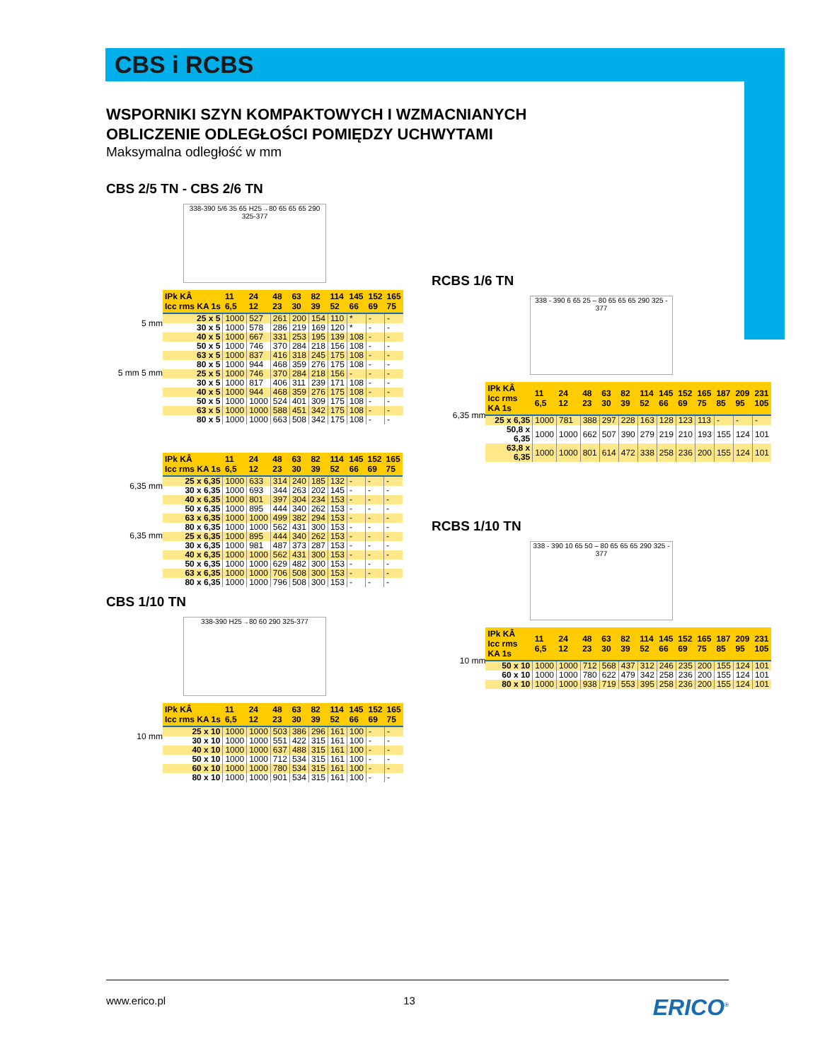CBS i RCBS
WSPORNIKI SZYN KOMPAKTOWYCH I WZMACNIANYCH
OBLICZENIE ODLEGŁOŚCI POMIĘDZY UCHWYTAMI
Maksymalna odległość w mm
CBS 2/5 TN - CBS 2/6 TN
338-390 5/6 35 65 H25→80 65 65 65 290 325-377
5 mm
5 mm 5 mm
| IPk KÂ Icc rms KA 1s | 11 6,5 | 24 12 | 48 23 | 63 30 | 82 39 | 114 52 | 145 66 | 152 69 | 165 75 |
| --- | --- | --- | --- | --- | --- | --- | --- | --- | --- |
| 25 x 5 | 1000 | 527 | 261 | 200 | 154 | 110 | * | - | - |
| 30 x 5 | 1000 | 578 | 286 | 219 | 169 | 120 | * | - | - |
| 40 x 5 | 1000 | 667 | 331 | 253 | 195 | 139 | 108 | - | - |
| 50 x 5 | 1000 | 746 | 370 | 284 | 218 | 156 | 108 | - | - |
| 63 x 5 | 1000 | 837 | 416 | 318 | 245 | 175 | 108 | - | - |
| 80 x 5 | 1000 | 944 | 468 | 359 | 276 | 175 | 108 | - | - |
| 25 x 5 | 1000 | 746 | 370 | 284 | 218 | 156 | - | - | - |
| 30 x 5 | 1000 | 817 | 406 | 311 | 239 | 171 | 108 | - | - |
| 40 x 5 | 1000 | 944 | 468 | 359 | 276 | 175 | 108 | - | - |
| 50 x 5 | 1000 | 1000 | 524 | 401 | 309 | 175 | 108 | - | - |
| 63 x 5 | 1000 | 1000 | 588 | 451 | 342 | 175 | 108 | - | - |
| 80 x 5 | 1000 | 1000 | 663 | 508 | 342 | 175 | 108 | - | - |
6,35 mm
6,35 mm
| IPk KÂ Icc rms KA 1s | 11 6,5 | 24 12 | 48 23 | 63 30 | 82 39 | 114 52 | 145 66 | 152 69 | 165 75 |
| --- | --- | --- | --- | --- | --- | --- | --- | --- | --- |
| 25 x 6,35 | 1000 | 633 | 314 | 240 | 185 | 132 | - | - | - |
| 30 x 6,35 | 1000 | 693 | 344 | 263 | 202 | 145 | - | - | - |
| 40 x 6,35 | 1000 | 801 | 397 | 304 | 234 | 153 | - | - | - |
| 50 x 6,35 | 1000 | 895 | 444 | 340 | 262 | 153 | - | - | - |
| 63 x 6,35 | 1000 | 1000 | 499 | 382 | 294 | 153 | - | - | - |
| 80 x 6,35 | 1000 | 1000 | 562 | 431 | 300 | 153 | - | - | - |
| 25 x 6,35 | 1000 | 895 | 444 | 340 | 262 | 153 | - | - | - |
| 30 x 6,35 | 1000 | 981 | 487 | 373 | 287 | 153 | - | - | - |
| 40 x 6,35 | 1000 | 1000 | 562 | 431 | 300 | 153 | - | - | - |
| 50 x 6,35 | 1000 | 1000 | 629 | 482 | 300 | 153 | - | - | - |
| 63 x 6,35 | 1000 | 1000 | 706 | 508 | 300 | 153 | - | - | - |
| 80 x 6,35 | 1000 | 1000 | 796 | 508 | 300 | 153 | - | - | - |
CBS 1/10 TN
338-390 H25→80 60 290 325-377
10 mm
| IPk KÂ Icc rms KA 1s | 11 6,5 | 24 12 | 48 23 | 63 30 | 82 39 | 114 52 | 145 66 | 152 69 | 165 75 |
| --- | --- | --- | --- | --- | --- | --- | --- | --- | --- |
| 25 x 10 | 1000 | 1000 | 503 | 386 | 296 | 161 | 100 | - | - |
| 30 x 10 | 1000 | 1000 | 551 | 422 | 315 | 161 | 100 | - | - |
| 40 x 10 | 1000 | 1000 | 637 | 488 | 315 | 161 | 100 | - | - |
| 50 x 10 | 1000 | 1000 | 712 | 534 | 315 | 161 | 100 | - | - |
| 60 x 10 | 1000 | 1000 | 780 | 534 | 315 | 161 | 100 | - | - |
| 80 x 10 | 1000 | 1000 | 901 | 534 | 315 | 161 | 100 | - | - |
RCBS 1/6 TN
338 - 390 6 65 25 – 80 65 65 65 290 325 - 377
6,35 mm
| IPk KÂ Icc rms KA 1s | 11 6,5 | 24 12 | 48 23 | 63 30 | 82 39 | 114 52 | 145 66 | 152 69 | 165 75 | 187 85 | 209 95 | 231 105 |
| --- | --- | --- | --- | --- | --- | --- | --- | --- | --- | --- | --- | --- |
| 25 x 6,35 | 1000 | 781 | 388 | 297 | 228 | 163 | 128 | 123 | 113 | - | - | - |
| 50,8 x 6,35 | 1000 | 1000 | 662 | 507 | 390 | 279 | 219 | 210 | 193 | 155 | 124 | 101 |
| 63,8 x 6,35 | 1000 | 1000 | 801 | 614 | 472 | 338 | 258 | 236 | 200 | 155 | 124 | 101 |
RCBS 1/10 TN
338 - 390 10 65 50 – 80 65 65 65 290 325 - 377
10 mm
| IPk KÂ Icc rms KA 1s | 11 6,5 | 24 12 | 48 23 | 63 30 | 82 39 | 114 52 | 145 66 | 152 69 | 165 75 | 187 85 | 209 95 | 231 105 |
| --- | --- | --- | --- | --- | --- | --- | --- | --- | --- | --- | --- | --- |
| 50 x 10 | 1000 | 1000 | 712 | 568 | 437 | 312 | 246 | 235 | 200 | 155 | 124 | 101 |
| 60 x 10 | 1000 | 1000 | 780 | 622 | 479 | 342 | 258 | 236 | 200 | 155 | 124 | 101 |
| 80 x 10 | 1000 | 1000 | 938 | 719 | 553 | 395 | 258 | 236 | 200 | 155 | 124 | 101 |
www.erico.pl 13 ERICO<sup>®</sup>